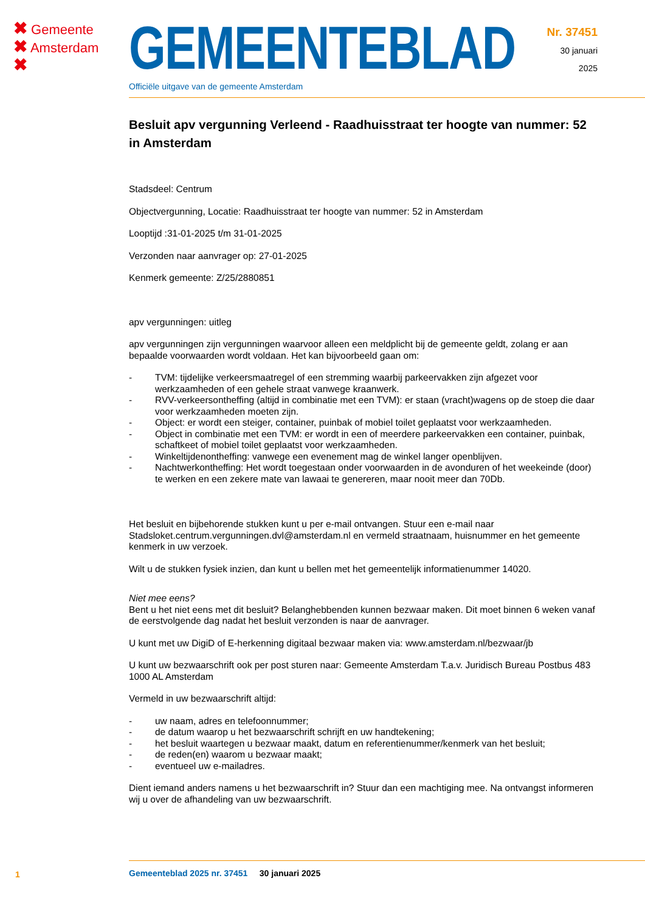✖ Gemeente
✖ Amsterdam
✖
GEMEENTEBLAD
Officiële uitgave van de gemeente Amsterdam
Nr. 37451
30 januari
2025
Besluit apv vergunning Verleend - Raadhuisstraat ter hoogte van nummer: 52 in Amsterdam
Stadsdeel: Centrum
Objectvergunning, Locatie: Raadhuisstraat ter hoogte van nummer: 52 in Amsterdam
Looptijd :31-01-2025 t/m 31-01-2025
Verzonden naar aanvrager op: 27-01-2025
Kenmerk gemeente: Z/25/2880851
apv vergunningen: uitleg
apv vergunningen zijn vergunningen waarvoor alleen een meldplicht bij de gemeente geldt, zolang er aan bepaalde voorwaarden wordt voldaan. Het kan bijvoorbeeld gaan om:
- TVM: tijdelijke verkeersmaatregel of een stremming waarbij parkeervakken zijn afgezet voor werkzaamheden of een gehele straat vanwege kraanwerk.
- RVV-verkeersontheffing (altijd in combinatie met een TVM): er staan (vracht)wagens op de stoep die daar voor werkzaamheden moeten zijn.
- Object: er wordt een steiger, container, puinbak of mobiel toilet geplaatst voor werkzaamheden.
- Object in combinatie met een TVM: er wordt in een of meerdere parkeervakken een container, puinbak, schaftkeet of mobiel toilet geplaatst voor werkzaamheden.
- Winkeltijdenontheffing: vanwege een evenement mag de winkel langer openblijven.
- Nachtwerkontheffing: Het wordt toegestaan onder voorwaarden in de avonduren of het weekeinde (door) te werken en een zekere mate van lawaai te genereren, maar nooit meer dan 70Db.
Het besluit en bijbehorende stukken kunt u per e-mail ontvangen. Stuur een e-mail naar Stadsloket.centrum.vergunningen.dvl@amsterdam.nl en vermeld straatnaam, huisnummer en het gemeente kenmerk in uw verzoek.
Wilt u de stukken fysiek inzien, dan kunt u bellen met het gemeentelijk informatienummer 14020.
Niet mee eens?
Bent u het niet eens met dit besluit? Belanghebbenden kunnen bezwaar maken. Dit moet binnen 6 weken vanaf de eerstvolgende dag nadat het besluit verzonden is naar de aanvrager.
U kunt met uw DigiD of E-herkenning digitaal bezwaar maken via: www.amsterdam.nl/bezwaar/jb
U kunt uw bezwaarschrift ook per post sturen naar: Gemeente Amsterdam T.a.v. Juridisch Bureau Postbus 483 1000 AL Amsterdam
Vermeld in uw bezwaarschrift altijd:
- uw naam, adres en telefoonnummer;
- de datum waarop u het bezwaarschrift schrijft en uw handtekening;
- het besluit waartegen u bezwaar maakt, datum en referentienummer/kenmerk van het besluit;
- de reden(en) waarom u bezwaar maakt;
- eventueel uw e-mailadres.
Dient iemand anders namens u het bezwaarschrift in? Stuur dan een machtiging mee. Na ontvangst informeren wij u over de afhandeling van uw bezwaarschrift.
1
Gemeenteblad 2025 nr. 37451 30 januari 2025